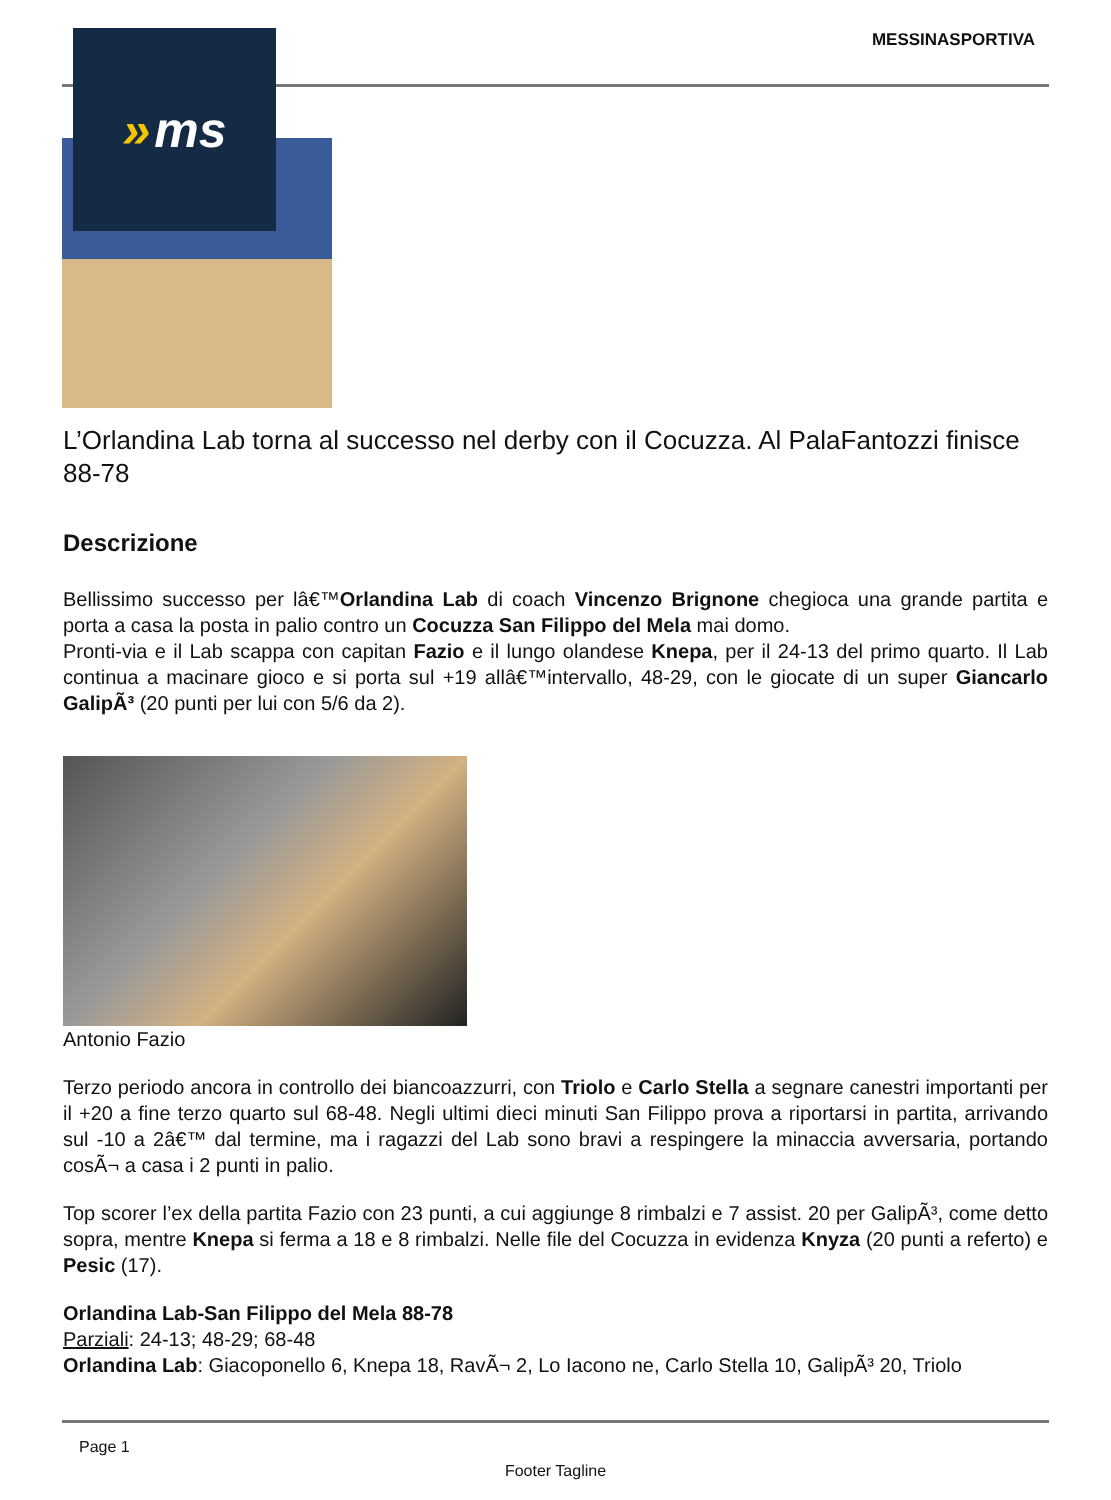MESSINASPORTIVA » ms
L’Orlandina Lab torna al successo nel derby con il Cocuzza. Al PalaFantozzi finisce 88-78
Descrizione
Bellissimo successo per lâ€™Orlandina Lab di coach Vincenzo Brignone chegioca una grande partita e porta a casa la posta in palio contro un Cocuzza San Filippo del Mela mai domo.
Pronti-via e il Lab scappa con capitan Fazio e il lungo olandese Knepa, per il 24-13 del primo quarto. Il Lab continua a macinare gioco e si porta sul +19 allâ€™intervallo, 48-29, con le giocate di un super Giancarlo GalipÃ³ (20 punti per lui con 5/6 da 2).
Antonio Fazio
Terzo periodo ancora in controllo dei biancoazzurri, con Triolo e Carlo Stella a segnare canestri importanti per il +20 a fine terzo quarto sul 68-48. Negli ultimi dieci minuti San Filippo prova a riportarsi in partita, arrivando sul -10 a 2â€™ dal termine, ma i ragazzi del Lab sono bravi a respingere la minaccia avversaria, portando cosÃ¬ a casa i 2 punti in palio.
Top scorer l’ex della partita Fazio con 23 punti, a cui aggiunge 8 rimbalzi e 7 assist. 20 per GalipÃ³, come detto sopra, mentre Knepa si ferma a 18 e 8 rimbalzi. Nelle file del Cocuzza in evidenza Knyza (20 punti a referto) e Pesic (17).
Orlandina Lab-San Filippo del Mela 88-78
Parziali: 24-13; 48-29; 68-48
Orlandina Lab: Giacoponello 6, Knepa 18, RavÃ¬ 2, Lo Iacono ne, Carlo Stella 10, GalipÃ³ 20, Triolo
Page 1
Footer Tagline